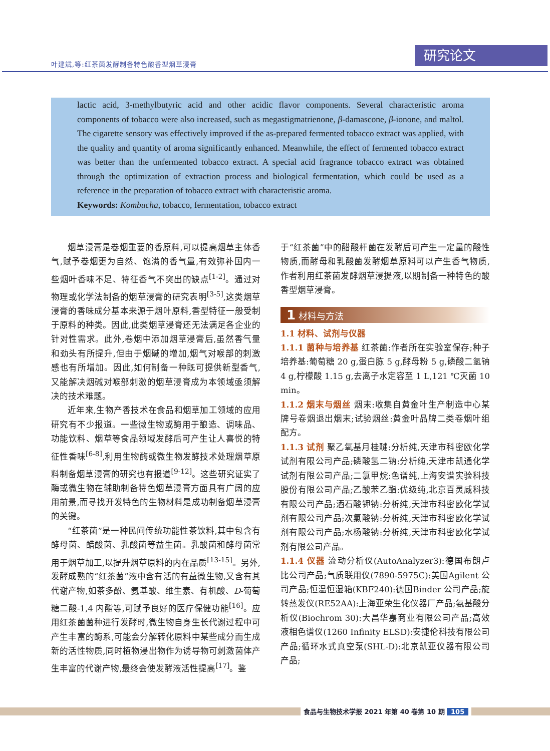叶建斌,等:红茶菌发酵制备特色酸香型烟草浸膏
研究论文
lactic acid, 3-methylbutyric acid and other acidic flavor components. Several characteristic aroma components of tobacco were also increased, such as megastigmatrienone, β-damascone, β-ionone, and maltol. The cigarette sensory was effectively improved if the as-prepared fermented tobacco extract was applied, with the quality and quantity of aroma significantly enhanced. Meanwhile, the effect of fermented tobacco extract was better than the unfermented tobacco extract. A special acid fragrance tobacco extract was obtained through the optimization of extraction process and biological fermentation, which could be used as a reference in the preparation of tobacco extract with characteristic aroma.
Keywords: Kombucha, tobacco, fermentation, tobacco extract
烟草浸膏是卷烟重要的香原料,可以提高烟草主体香气,赋予卷烟更为自然、饱满的香气量,有效弥补国内一些烟叶香味不足、特征香气不突出的缺点<sup>[1-2]</sup>。通过对物理或化学法制备的烟草浸膏的研究表明<sup>[3-5]</sup>,这类烟草浸膏的香味成分基本来源于烟叶原料,香型特征一般受制于原料的种类。因此,此类烟草浸膏还无法满足各企业的针对性需求。此外,卷烟中添加烟草浸膏后,虽然香气量和劲头有所提升,但由于烟碱的增加,烟气对喉部的刺激感也有所增加。因此,如何制备一种既可提供新型香气,又能解决烟碱对喉部刺激的烟草浸膏成为本领域亟须解决的技术难题。
近年来,生物产香技术在食品和烟草加工领域的应用研究有不少报道。一些微生物或酶用于酿造、调味品、功能饮料、烟草等食品领域发酵后可产生让人喜悦的特征性香味<sup>[6-8]</sup>,利用生物酶或微生物发酵技术处理烟草原料制备烟草浸膏的研究也有报道<sup>[9-12]</sup>。这些研究证实了酶或微生物在辅助制备特色烟草浸膏方面具有广阔的应用前景,而寻找开发特色的生物材料是成功制备烟草浸膏的关键。
“红茶菌”是一种民间传统功能性茶饮料,其中包含有酵母菌、醋酸菌、乳酸菌等益生菌。乳酸菌和酵母菌常用于烟草加工,以提升烟草原料的内在品质<sup>[13-15]</sup>。另外,发酵成熟的“红茶菌”液中含有活的有益微生物,又含有其代谢产物,如茶多酚、氨基酸、维生素、有机酸、D-葡萄糖二酸-1,4 内酯等,可赋予良好的医疗保健功能<sup>[16]</sup>。应用红茶菌菌种进行发酵时,微生物自身生长代谢过程中可产生丰富的酶系,可能会分解转化原料中某些成分而生成新的活性物质,同时植物浸出物作为诱导物可刺激菌体产生丰富的代谢产物,最终会使发酵液活性提高<sup>[17]</sup>。鉴
于“红茶菌”中的醋酸杆菌在发酵后可产生一定量的酸性物质,而酵母和乳酸菌发酵烟草原料可以产生香气物质,作者利用红茶菌发酵烟草浸提液,以期制备一种特色的酸香型烟草浸膏。
1 材料与方法
1.1 材料、试剂与仪器
1.1.1 菌种与培养基 红茶菌:作者所在实验室保存;种子培养基:葡萄糖 20 g,蛋白胨 5 g,酵母粉 5 g,磷酸二氢钠 4 g,柠檬酸 1.15 g,去离子水定容至 1 L,121 ℃灭菌 10 min。
1.1.2 烟末与烟丝 烟末:收集自黄金叶生产制造中心某牌号卷烟退出烟末;试验烟丝:黄金叶品牌二类卷烟叶组配方。
1.1.3 试剂 聚乙氧基月桂醚:分析纯,天津市科密欧化学试剂有限公司产品;磷酸氢二钠:分析纯,天津市凯通化学试剂有限公司产品;二氯甲烷:色谱纯,上海安谱实验科技股份有限公司产品;乙酸苯乙酯:优级纯,北京百灵威科技有限公司产品;酒石酸钾钠:分析纯,天津市科密欧化学试剂有限公司产品;次氯酸钠:分析纯,天津市科密欧化学试剂有限公司产品;水杨酸钠:分析纯,天津市科密欧化学试剂有限公司产品。
1.1.4 仪器 流动分析仪(AutoAnalyzer3):德国布朗卢比公司产品;气质联用仪(7890-5975C):美国Agilent 公司产品;恒温恒湿箱(KBF240):德国Binder 公司产品;旋转蒸发仪(RE52AA):上海亚荣生化仪器厂产品;氨基酸分析仪(Biochrom 30):大昌华嘉商业有限公司产品;高效液相色谱仪(1260 Infinity ELSD):安捷伦科技有限公司产品;循环水式真空泵(SHL-D):北京凯亚仪器有限公司产品;
食品与生物技术学报 2021 年第 40 卷第 10 期 105